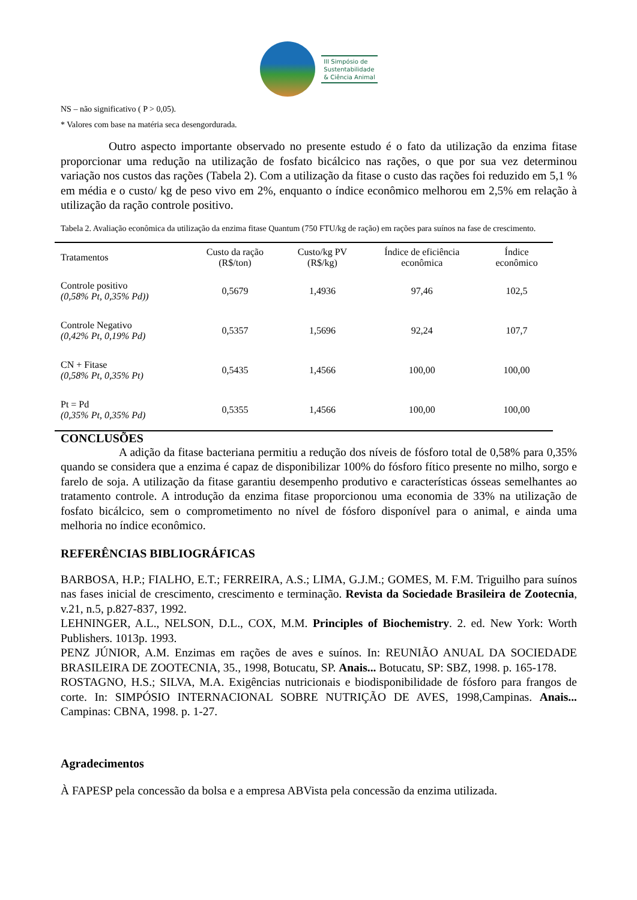III Simpósio de
Sustentabilidade
& Ciência Animal
NS – não significativo ( P > 0,05).
* Valores com base na matéria seca desengordurada.
Outro aspecto importante observado no presente estudo é o fato da utilização da enzima fitase proporcionar uma redução na utilização de fosfato bicálcico nas rações, o que por sua vez determinou variação nos custos das rações (Tabela 2). Com a utilização da fitase o custo das rações foi reduzido em 5,1 % em média e o custo/ kg de peso vivo em 2%, enquanto o índice econômico melhorou em 2,5% em relação à utilização da ração controle positivo.
Tabela 2. Avaliação econômica da utilização da enzima fitase Quantum (750 FTU/kg de ração) em rações para suínos na fase de crescimento.
| Tratamentos | Custo da ração (R$/ton) | Custo/kg PV (R$/kg) | Índice de eficiência econômica | Índice econômico |
| --- | --- | --- | --- | --- |
| Controle positivo (0,58% Pt, 0,35% Pd)) | 0,5679 | 1,4936 | 97,46 | 102,5 |
| Controle Negativo (0,42% Pt, 0,19% Pd) | 0,5357 | 1,5696 | 92,24 | 107,7 |
| CN + Fitase (0,58% Pt, 0,35% Pt) | 0,5435 | 1,4566 | 100,00 | 100,00 |
| Pt = Pd (0,35% Pt, 0,35% Pd) | 0,5355 | 1,4566 | 100,00 | 100,00 |
CONCLUSÕES
A adição da fitase bacteriana permitiu a redução dos níveis de fósforo total de 0,58% para 0,35% quando se considera que a enzima é capaz de disponibilizar 100% do fósforo fítico presente no milho, sorgo e farelo de soja. A utilização da fitase garantiu desempenho produtivo e características ósseas semelhantes ao tratamento controle. A introdução da enzima fitase proporcionou uma economia de 33% na utilização de fosfato bicálcico, sem o comprometimento no nível de fósforo disponível para o animal, e ainda uma melhoria no índice econômico.
REFERÊNCIAS BIBLIOGRÁFICAS
BARBOSA, H.P.; FIALHO, E.T.; FERREIRA, A.S.; LIMA, G.J.M.; GOMES, M. F.M. Triguilho para suínos nas fases inicial de crescimento, crescimento e terminação. Revista da Sociedade Brasileira de Zootecnia, v.21, n.5, p.827-837, 1992.
LEHNINGER, A.L., NELSON, D.L., COX, M.M. Principles of Biochemistry. 2. ed. New York: Worth Publishers. 1013p. 1993.
PENZ JÚNIOR, A.M. Enzimas em rações de aves e suínos. In: REUNIÃO ANUAL DA SOCIEDADE BRASILEIRA DE ZOOTECNIA, 35., 1998, Botucatu, SP. Anais... Botucatu, SP: SBZ, 1998. p. 165-178.
ROSTAGNO, H.S.; SILVA, M.A. Exigências nutricionais e biodisponibilidade de fósforo para frangos de corte. In: SIMPÓSIO INTERNACIONAL SOBRE NUTRIÇÃO DE AVES, 1998,Campinas. Anais... Campinas: CBNA, 1998. p. 1-27.
Agradecimentos
À FAPESP pela concessão da bolsa e a empresa ABVista pela concessão da enzima utilizada.